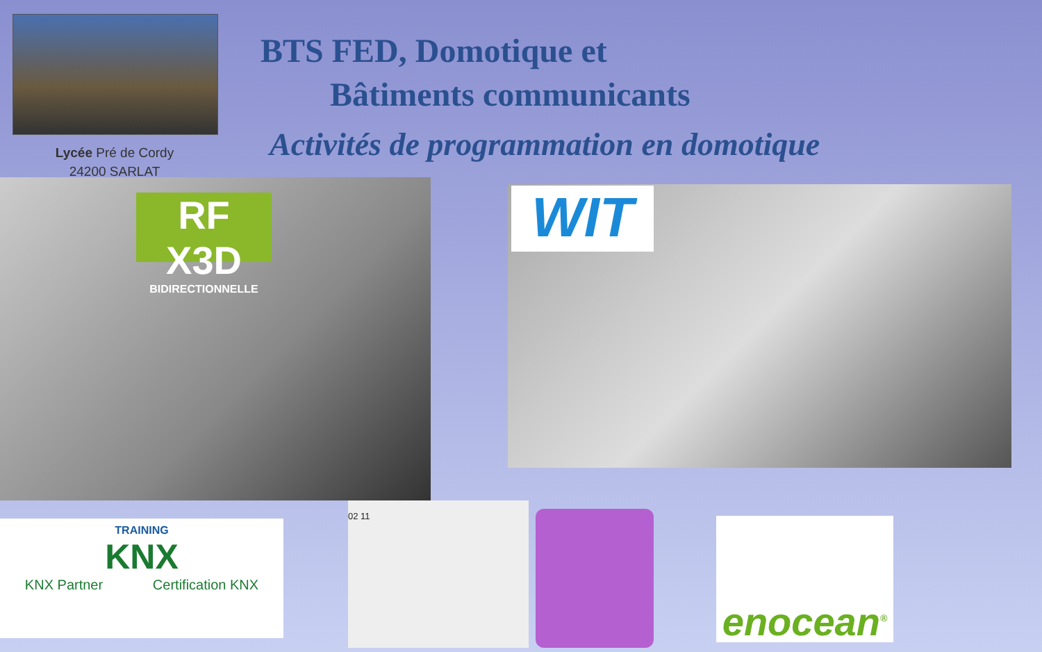Lycée Pré de Cordy
24200 SARLAT
BTS FED, Domotique et
Bâtiments communicants
Activités de programmation en domotique
RF X3D
BIDIRECTIONNELLE
WIT
TRAINING
KNX
KNX Partner Certification KNX
02 11
enocean<sup>®</sup>